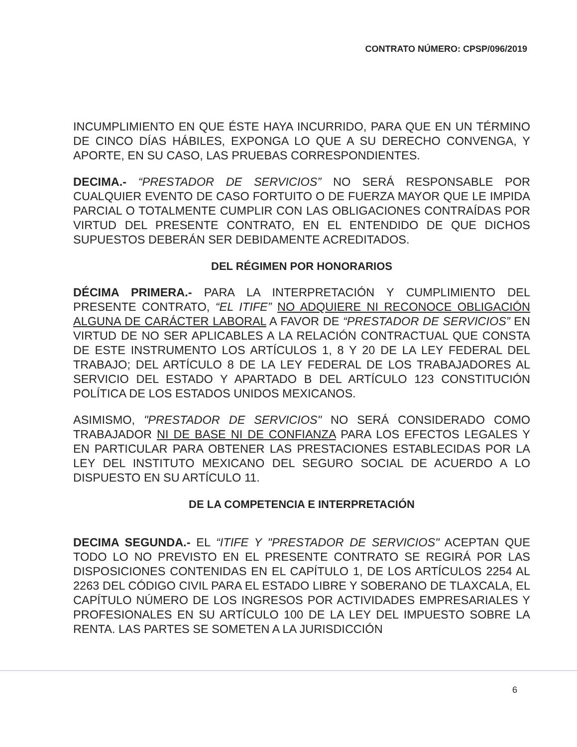CONTRATO NÚMERO: CPSP/096/2019
INCUMPLIMIENTO EN QUE ÉSTE HAYA INCURRIDO, PARA QUE EN UN TÉRMINO DE CINCO DÍAS HÁBILES, EXPONGA LO QUE A SU DERECHO CONVENGA, Y APORTE, EN SU CASO, LAS PRUEBAS CORRESPONDIENTES.
DECIMA.- “PRESTADOR DE SERVICIOS” NO SERÁ RESPONSABLE POR CUALQUIER EVENTO DE CASO FORTUITO O DE FUERZA MAYOR QUE LE IMPIDA PARCIAL O TOTALMENTE CUMPLIR CON LAS OBLIGACIONES CONTRAÍDAS POR VIRTUD DEL PRESENTE CONTRATO, EN EL ENTENDIDO DE QUE DICHOS SUPUESTOS DEBERÁN SER DEBIDAMENTE ACREDITADOS.
DEL RÉGIMEN POR HONORARIOS
DÉCIMA PRIMERA.- PARA LA INTERPRETACIÓN Y CUMPLIMIENTO DEL PRESENTE CONTRATO, “EL ITIFE” NO ADQUIERE NI RECONOCE OBLIGACIÓN ALGUNA DE CARÁCTER LABORAL A FAVOR DE “PRESTADOR DE SERVICIOS” EN VIRTUD DE NO SER APLICABLES A LA RELACIÓN CONTRACTUAL QUE CONSTA DE ESTE INSTRUMENTO LOS ARTÍCULOS 1, 8 Y 20 DE LA LEY FEDERAL DEL TRABAJO; DEL ARTÍCULO 8 DE LA LEY FEDERAL DE LOS TRABAJADORES AL SERVICIO DEL ESTADO Y APARTADO B DEL ARTÍCULO 123 CONSTITUCIÓN POLÍTICA DE LOS ESTADOS UNIDOS MEXICANOS.
ASIMISMO, "PRESTADOR DE SERVICIOS" NO SERÁ CONSIDERADO COMO TRABAJADOR NI DE BASE NI DE CONFIANZA PARA LOS EFECTOS LEGALES Y EN PARTICULAR PARA OBTENER LAS PRESTACIONES ESTABLECIDAS POR LA LEY DEL INSTITUTO MEXICANO DEL SEGURO SOCIAL DE ACUERDO A LO DISPUESTO EN SU ARTÍCULO 11.
DE LA COMPETENCIA E INTERPRETACIÓN
DECIMA SEGUNDA.- EL “ITIFE Y "PRESTADOR DE SERVICIOS" ACEPTAN QUE TODO LO NO PREVISTO EN EL PRESENTE CONTRATO SE REGIRÁ POR LAS DISPOSICIONES CONTENIDAS EN EL CAPÍTULO 1, DE LOS ARTÍCULOS 2254 AL 2263 DEL CÓDIGO CIVIL PARA EL ESTADO LIBRE Y SOBERANO DE TLAXCALA, EL CAPÍTULO NÚMERO DE LOS INGRESOS POR ACTIVIDADES EMPRESARIALES Y PROFESIONALES EN SU ARTÍCULO 100 DE LA LEY DEL IMPUESTO SOBRE LA RENTA. LAS PARTES SE SOMETEN A LA JURISDICCIÓN
6